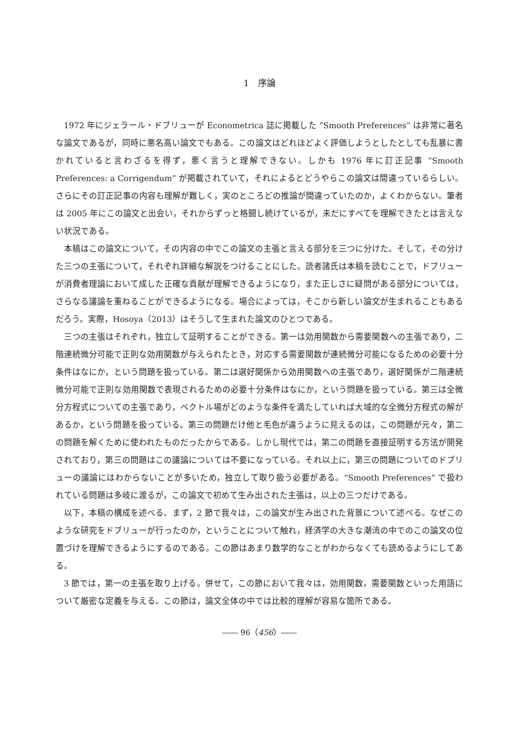1　序論
1972 年にジェラール・ドブリューが Econometrica 誌に掲載した “Smooth Preferences” は非常に著名な論文であるが，同時に悪名高い論文でもある。この論文はどれほどよく評価しようとしたとしても乱暴に書かれていると言わざるを得ず，悪く言うと理解できない。しかも 1976 年に訂正記事 “Smooth Preferences: a Corrigendum” が掲載されていて，それによるとどうやらこの論文は間違っているらしい。さらにその訂正記事の内容も理解が難しく，実のところどの推論が間違っていたのか，よくわからない。筆者は 2005 年にこの論文と出会い，それからずっと格闘し続けているが，未だにすべてを理解できたとは言えない状況である。
本稿はこの論文について，その内容の中でこの論文の主張と言える部分を三つに分けた。そして，その分けた三つの主張について，それぞれ詳細な解説をつけることにした。読者諸氏は本稿を読むことで，ドブリューが消費者理論において成した正確な貢献が理解できるようになり，また正しさに疑問がある部分については，さらなる議論を重ねることができるようになる。場合によっては，そこから新しい論文が生まれることもあるだろう。実際，Hosoya（2013）はそうして生まれた論文のひとつである。
三つの主張はそれぞれ，独立して証明することができる。第一は効用関数から需要関数への主張であり，二階連続微分可能で正則な効用関数が与えられたとき，対応する需要関数が連続微分可能になるための必要十分条件はなにか，という問題を扱っている。第二は選好関係から効用関数への主張であり，選好関係が二階連続微分可能で正則な効用関数で表現されるための必要十分条件はなにか，という問題を扱っている。第三は全微分方程式についての主張であり，ベクトル場がどのような条件を満たしていれば大域的な全微分方程式の解があるか，という問題を扱っている。第三の問題だけ他と毛色が違うように見えるのは，この問題が元々，第二の問題を解くために使われたものだったからである。しかし現代では，第二の問題を直接証明する方法が開発されており，第三の問題はこの議論については不要になっている。それ以上に，第三の問題についてのドブリューの議論にはわからないことが多いため，独立して取り扱う必要がある。“Smooth Preferences” で扱われている問題は多岐に渡るが，この論文で初めて生み出された主張は，以上の三つだけである。
以下，本稿の構成を述べる。まず，2 節で我々は，この論文が生み出された背景について述べる。なぜこのような研究をドブリューが行ったのか，ということについて触れ，経済学の大きな潮流の中でのこの論文の位置づけを理解できるようにするのである。この節はあまり数学的なことがわからなくても読めるようにしてある。
3 節では，第一の主張を取り上げる。併せて，この節において我々は，効用関数，需要関数といった用語について厳密な定義を与える。この節は，論文全体の中では比較的理解が容易な箇所である。
―― 96（456）――